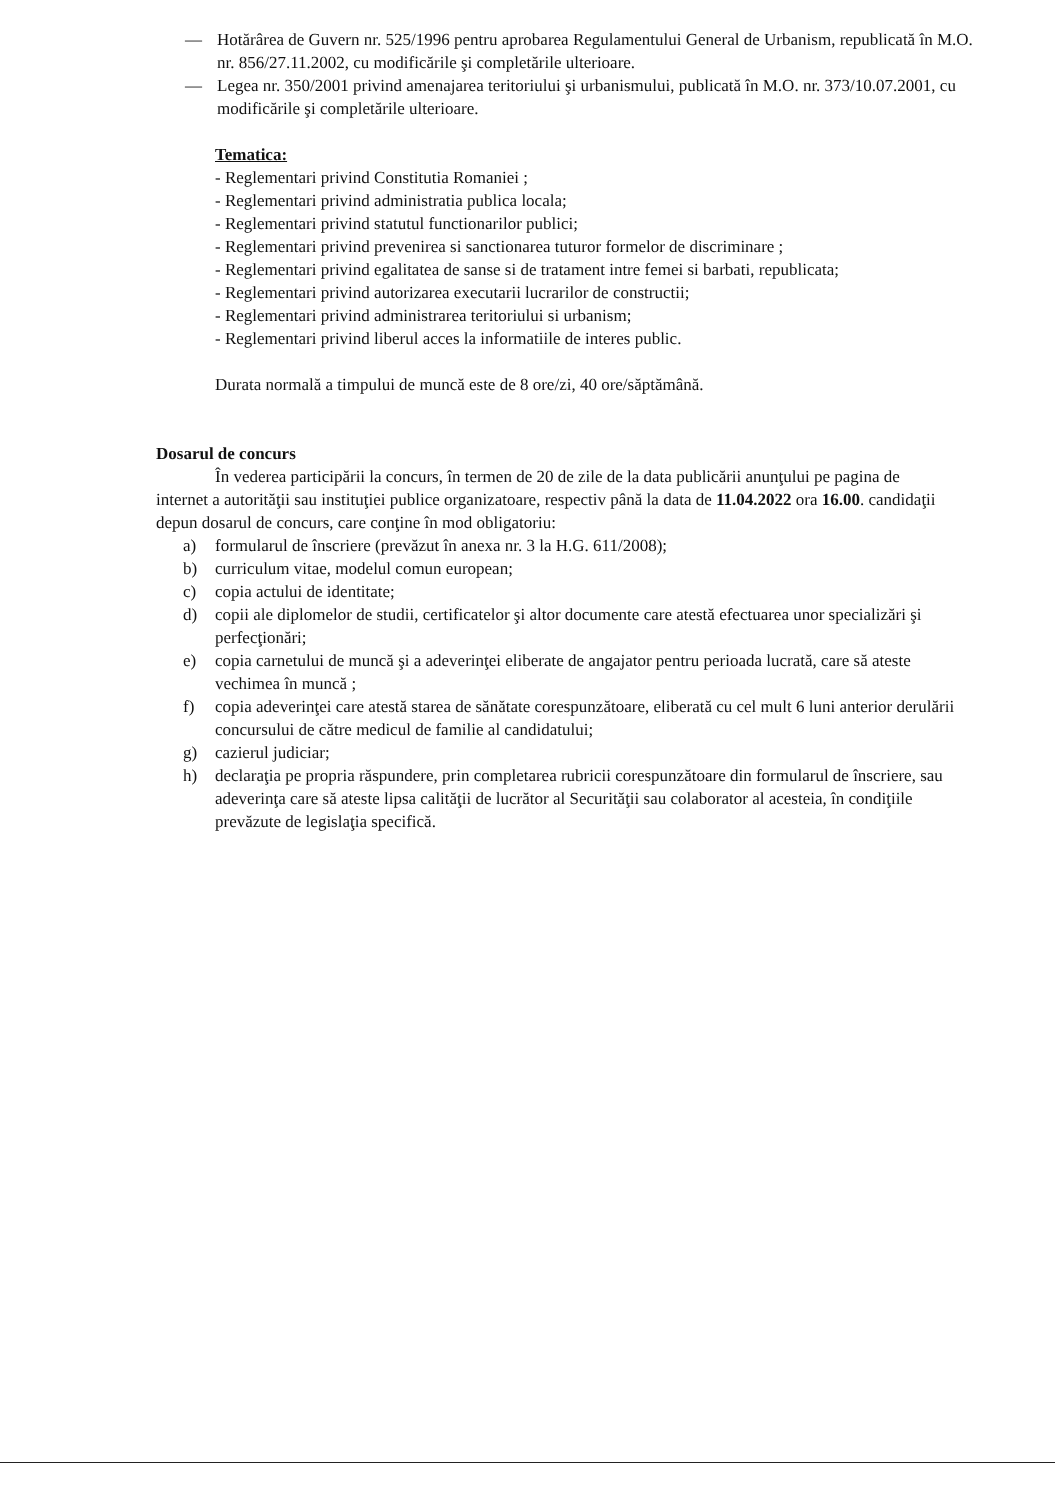— Hotărârea de Guvern nr. 525/1996 pentru aprobarea Regulamentului General de Urbanism, republicată în M.O. nr. 856/27.11.2002, cu modificările şi completările ulterioare.
— Legea nr. 350/2001 privind amenajarea teritoriului şi urbanismului, publicată în M.O. nr. 373/10.07.2001, cu modificările şi completările ulterioare.
Tematica:
- Reglementari privind Constitutia Romaniei ;
- Reglementari privind administratia publica locala;
- Reglementari privind statutul functionarilor publici;
- Reglementari privind prevenirea si sanctionarea tuturor formelor de discriminare ;
- Reglementari privind egalitatea de sanse si de tratament intre femei si barbati, republicata;
- Reglementari privind autorizarea executarii lucrarilor de constructii;
- Reglementari privind administrarea teritoriului si urbanism;
- Reglementari privind liberul acces la informatiile de interes public.
Durata normală a timpului de muncă este de 8 ore/zi, 40 ore/săptămână.
Dosarul de concurs
În vederea participării la concurs, în termen de 20 de zile de la data publicării anunţului pe pagina de internet a autorităţii sau instituţiei publice organizatoare, respectiv până la data de 11.04.2022 ora 16.00. candidaţii depun dosarul de concurs, care conţine în mod obligatoriu:
a) formularul de înscriere (prevăzut în anexa nr. 3 la H.G. 611/2008);
b) curriculum vitae, modelul comun european;
c) copia actului de identitate;
d) copii ale diplomelor de studii, certificatelor şi altor documente care atestă efectuarea unor specializări şi perfecţionări;
e) copia carnetului de muncă şi a adeverinţei eliberate de angajator pentru perioada lucrată, care să ateste vechimea în muncă ;
f) copia adeverinţei care atestă starea de sănătate corespunzătoare, eliberată cu cel mult 6 luni anterior derulării concursului de către medicul de familie al candidatului;
g) cazierul judiciar;
h) declaraţia pe propria răspundere, prin completarea rubricii corespunzătoare din formularul de înscriere, sau adeverinţa care să ateste lipsa calităţii de lucrător al Securităţii sau colaborator al acesteia, în condiţiile prevăzute de legislaţia specifică.